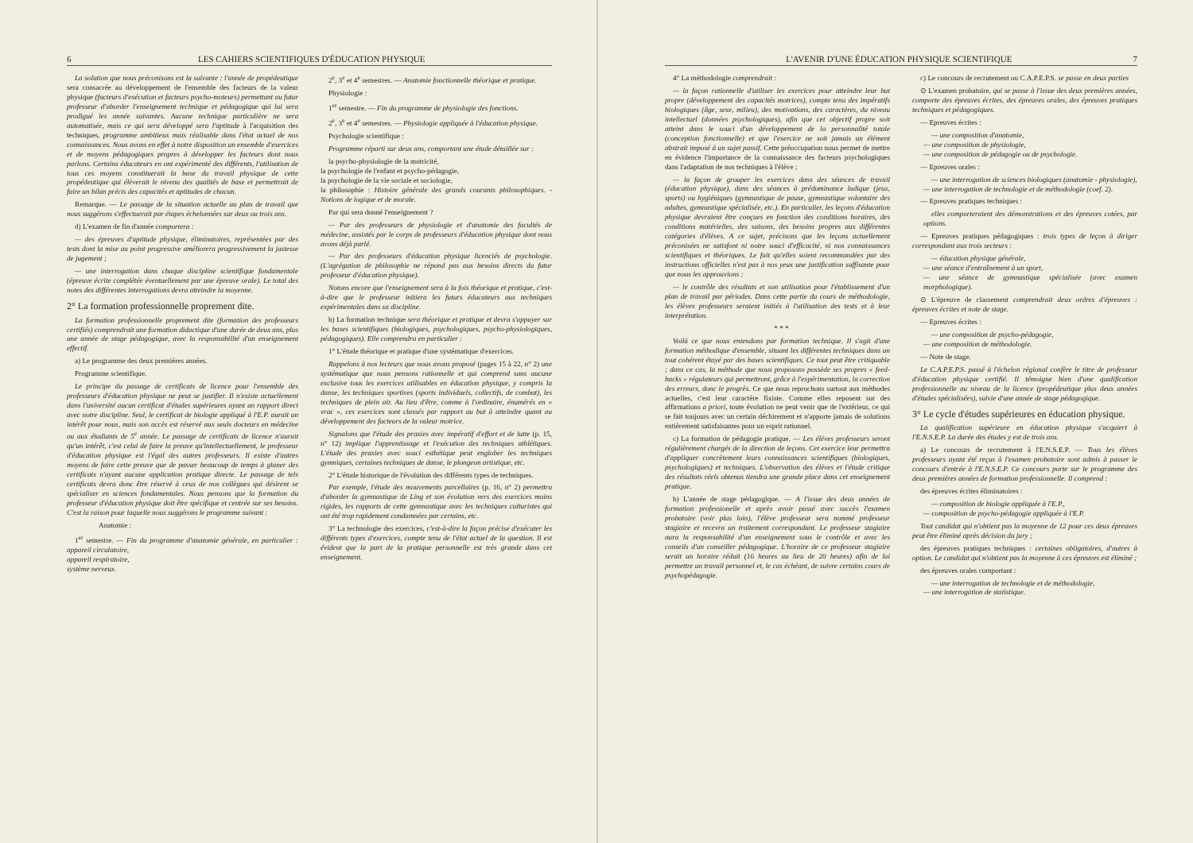6 LES CAHIERS SCIENTIFIQUES D'ÉDUCATION PHYSIQUE
La solution que nous préconisons est la suivante : l'année de propédeutique sera consacrée au développement de l'ensemble des facteurs de la valeur physique (facteurs d'exécution et facteurs psycho-moteurs) permettant au futur professeur d'aborder l'enseignement technique et pédagogique qui lui sera prodigué les année suivantes. Aucune technique particulière ne sera automatisée, mais ce qui sera développé sera l'aptitude à l'acquisition des techniques, programme ambitieux mais réalisable dans l'état actuel de nos connaissances. Nous avons en effet à notre disposition un ensemble d'exercices et de moyens pédagogiques propres à développer les facteurs dont nous parlons. Certains éducateurs en ont expérimenté des différents, l'utilisation de tous ces moyens constituerait la base du travail physique de cette propédeutique qui élèverait le niveau des qualités de base et permettrait de faire un bilan précis des capacités et aptitudes de chacun.
Remarque. — Le passage de la situation actuelle au plan de travail que nous suggérons s'effectuerait par étapes échelonnées sur deux ou trois ans.
d) L'examen de fin d'année comportera :
— des épreuves d'aptitude physique, éliminatoires, représentées par des tests dont la mise au point progressive améliorera progressivement la justesse de jugement ;
— une interrogation dans chaque discipline scientifique fondamentale (épreuve écrite complétée éventuellement par une épreuve orale). Le total des notes des différentes interrogations devra atteindre la moyenne.
2° La formation professionnelle proprement dite.
La formation professionnelle proprement dite (formation des professeurs certifiés) comprendrait une formation didactique d'une durée de deux ans, plus une année de stage pédagogique, avec la responsabilité d'un enseignement effectif.
a) Le programme des deux premières années.
Programme scientifique.
Le principe du passage de certificats de licence pour l'ensemble des professeurs d'éducation physique ne peut se justifier. Il n'existe actuellement dans l'université aucun certificat d'études supérieures ayant un rapport direct avec notre discipline. Seul, le certificat de biologie appliqué à l'E.P. aurait un intérêt pour nous, mais son accès est réservé aux seuls docteurs en médecine ou aux étudiants de 5<sup>e</sup> année. Le passage de certificats de licence n'aurait qu'un intérêt, c'est celui de faire la preuve qu'intellectuellement, le professeur d'éducation physique est l'égal des autres professeurs. Il existe d'autres moyens de faire cette preuve que de passer beaucoup de temps à glaner des certificats n'ayant aucune application pratique directe. Le passage de tels certificats devra donc être réservé à ceux de nos collègues qui désirent se spécialiser en sciences fondamentales. Nous pensons que la formation du professeur d'éducation physique doit être spécifique et centrée sur ses besoins. C'est la raison pour laquelle nous suggérons le programme suivant :
Anatomie :
1<sup>er</sup> semestre. — Fin du programme d'anatomie générale, en particulier : appareil circulatoire,
appareil respiratoire,
système nerveux.
2<sup>e</sup>, 3<sup>e</sup> et 4<sup>e</sup> semestres. — Anatomie fonctionnelle théorique et pratique.
Physiologie :
1<sup>er</sup> semestre. — Fin du programme de physiologie des fonctions.
2<sup>e</sup>, 3<sup>e</sup> et 4<sup>e</sup> semestres. — Physiologie appliquée à l'éducation physique.
Psychologie scientifique :
Programme réparti sur deux ans, comportant une étude détaillée sur :
la psycho-physiologie de la motricité,
la psychologie de l'enfant et psycho-pédagogie,
la psychologie de la vie sociale et sociologie,
la philosophie : Histoire générale des grands courants philosophiques. - Notions de logique et de morale.
Par qui sera donné l'enseignement ?
— Par des professeurs de physiologie et d'anatomie des facultés de médecine, assistés par le corps de professeurs d'éducation physique dont nous avons déjà parlé.
— Par des professeurs d'éducation physique licenciés de psychologie. (L'agrégation de philosophie ne répond pas aux besoins directs du futur professeur d'éducation physique).
Notons encore que l'enseignement sera à la fois théorique et pratique, c'est-à-dire que le professeur initiera les futurs éducateurs aux techniques expérimentales dans sa discipline.
b) La formation technique sera théorique et pratique et devra s'appuyer sur les bases scientifiques (biologiques, psychologiques, psycho-physiologiques, pédagogiques). Elle comprendra en particulier :
1° L'étude théorique et pratique d'une systématique d'exercices.
Rappelons à nos lecteurs que nous avons proposé (pages 15 à 22, n° 2) une systématique que nous pensons rationnelle et qui comprend sans aucune exclusive tous les exercices utilisables en éducation physique, y compris la danse, les techniques sportives (sports individuels, collectifs, de combat), les techniques de plein air. Au lieu d'être, comme à l'ordinaire, énumérés en « vrac », ces exercices sont classés par rapport au but à atteindre quant au développement des facteurs de la valeur motrice.
Signalons que l'étude des praxies avec impératif d'effort et de lutte (p. 15, n° 12) implique l'apprentissage et l'exécution des techniques athlétiques. L'étude des praxies avec souci esthétique peut englober les techniques gymniques, certaines techniques de danse, le plongeon artistique, etc.
2° L'étude historique de l'évolution des différents types de techniques.
Par exemple, l'étude des mouvements parcellaires (p. 16, n° 2) permettra d'aborder la gymnastique de Ling et son évolution vers des exercices moins rigides, les rapports de cette gymnastique avec les techniques culturistes qui ont été trop rapidement condamnées par certains, etc.
3° La technologie des exercices, c'est-à-dire la façon précise d'exécuter les différents types d'exercices, compte tenu de l'état actuel de la question. Il est évident que la part de la pratique personnelle est très grande dans cet enseignement.
L'AVENIR D'UNE ÉDUCATION PHYSIQUE SCIENTIFIQUE 7
4° La méthodologie comprendrait :
— la façon rationnelle d'utiliser les exercices pour atteindre leur but propre (développement des capacités motrices), compte tenu des impératifs biologiques (âge, sexe, milieu), des motivations, des caractères, du niveau intellectuel (données psychologiques), afin que cet objectif propre soit atteint dans le souci d'un développement de la personnalité totale (conception fonctionnelle) et que l'exercice ne soit jamais un élément abstrait imposé à un sujet passif. Cette préoccupation nous permet de mettre en évidence l'importance de la connaissance des facteurs psychologiques dans l'adaptation de nos techniques à l'élève ;
— la façon de grouper les exercices dans des séances de travail (éducation physique), dans des séances à prédominance ludique (jeux, sports) ou hygiéniques (gymnastique de pause, gymnastique volontaire des adultes, gymnastique spécialisée, etc.). En particulier, les leçons d'éducation physique devraient être conçues en fonction des conditions horaires, des conditions matérielles, des saisons, des besoins propres aux différentes catégories d'élèves. A ce sujet, précisons que les leçons actuellement préconisées ne satisfont ni notre souci d'efficacité, ni nos connaissances scientifiques et théoriques. Le fait qu'elles soient recommandées par des instructions officielles n'est pas à nos yeux une justification suffisante pour que nous les approuvions ;
— le contrôle des résultats et son utilisation pour l'établissement d'un plan de travail par périodes. Dans cette partie du cours de méthodologie, les élèves professeurs seraient initiés à l'utilisation des tests et à leur interprétation.
* * *
Voilà ce que nous entendons par formation technique. Il s'agit d'une formation méthodique d'ensemble, situant les différentes techniques dans un tout cohérent étayé par des bases scientifiques. Ce tout peut être critiquable ; dans ce cas, la méthode que nous proposons possède ses propres « feed-backs » régulateurs qui permettront, grâce à l'expérimentation, la correction des erreurs, donc le progrès. Ce que nous reprochons surtout aux méthodes actuelles, c'est leur caractère fixiste. Comme elles reposent sur des affirmations a priori, toute évolution ne peut venir que de l'extérieur, ce qui se fait toujours avec un certain déchirement et n'apporte jamais de solutions entièrement satisfaisantes pour un esprit rationnel.
c) La formation de pédagogie pratique. — Les élèves professeurs seront régulièrement chargés de la direction de leçons. Cet exercice leur permettra d'appliquer concrètement leurs connaissances scientifiques (biologiques, psychologiques) et techniques. L'observation des élèves et l'étude critique des résultats réels obtenus tiendra une grande place dans cet enseignement pratique.
b) L'année de stage pédagogique. — A l'issue des deux années de formation professionelle et après avoir passé avec succès l'examen probatoire (voir plus loin), l'élève professeur sera nommé professeur stagiaire et recevra un traitement correspondant. Le professeur stagiaire aura la responsabilité d'un enseignement sous le contrôle et avec les conseils d'un conseiller pédagogique. L'horaire de ce professeur stagiaire serait un horaire réduit (16 heures au lieu de 20 heures) afin de lui permettre un travail personnel et, le cas échéant, de suivre certains cours de psychopédagogie.
c) Le concours de recrutement ou C.A.P.E.P.S. se passe en deux parties
⊙ L'examen probatoire, qui se passe à l'issue des deux premières années, comporte des épreuves écrites, des épreuves orales, des épreuves pratiques techniques et pédagogiques.
— Epreuves écrites :
— une composition d'anatomie,
— une composition de physiologie,
— une composition de pédagogie ou de psychologie.
— Epreuves orales :
— une interrogation de sciences biologiques (anatomie - physiologie),
— une interrogation de technologie et de méthodologie (coef. 2).
— Epreuves pratiques techniques :
elles comporteraient des démonstrations et des épreuves cotées, par options.
— Epreuves pratiques pédagogiques : trois types de leçon à diriger correspondant aux trois secteurs :
— éducation physique générale,
— une séance d'entraînement à un sport,
— une séance de gymnastique spécialisée (avec examen morphologique).
⊙ L'épreuve de classement comprendrait deux ordres d'épreuves : épreuves écrites et note de stage.
— Epreuves écrites :
— une composition de psycho-pédagogie,
— une composition de méthodologie.
— Note de stage.
Le C.A.P.E.P.S. passé à l'échelon régional confère le titre de professeur d'éducation physique certifié. Il témoigne bien d'une qualification professionnelle au niveau de la licence (propédeutique plus deux années d'études spécialisées), suivie d'une année de stage pédagogique.
3° Le cycle d'études supérieures en éducation physique.
La qualification supérieure en éducation physique s'acquiert à l'E.N.S.E.P. La durée des études y est de trois ans.
a) Le concours de recrutement à l'E.N.S.E.P. — Tous les élèves professeurs ayant été reçus à l'examen probatoire sont admis à passer le concours d'entrée à l'E.N.S.E.P. Ce concours porte sur le programme des deux premières années de formation professionnelle. Il comprend :
des épreuves écrites éliminatoires :
— composition de biologie appliquée à l'E.P.,
— composition de psycho-pédagogie appliquée à l'E.P.
Tout candidat qui n'obtient pas la moyenne de 12 pour ces deux épreuves peut être éliminé après décision du jury ;
des épreuves pratiques techniques : certaines obligatoires, d'autres à option. Le candidat qui n'obtient pas la moyenne à ces épreuves est éliminé ;
des épreuves orales comportant :
— une interrogation de technologie et de méthodologie,
— une interrogation de statistique.